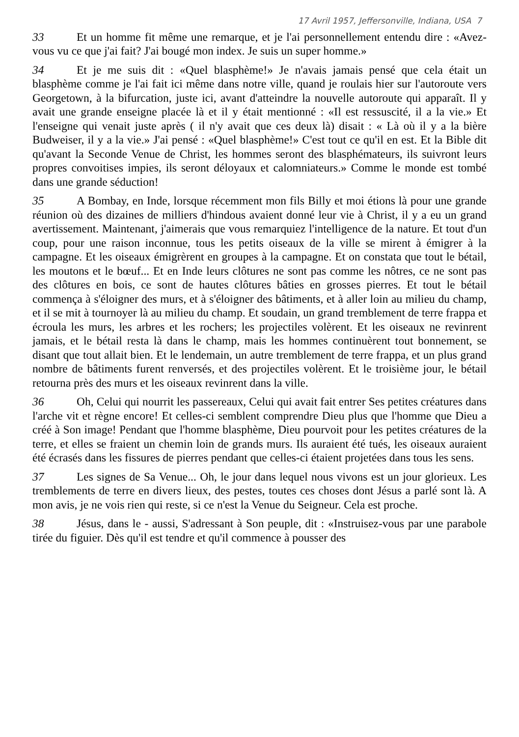17 Avril 1957, Jeffersonville, Indiana, USA 7
33 Et un homme fit même une remarque, et je l'ai personnellement entendu dire : «Avez-vous vu ce que j'ai fait? J'ai bougé mon index. Je suis un super homme.»
34 Et je me suis dit : «Quel blasphème!» Je n'avais jamais pensé que cela était un blasphème comme je l'ai fait ici même dans notre ville, quand je roulais hier sur l'autoroute vers Georgetown, à la bifurcation, juste ici, avant d'atteindre la nouvelle autoroute qui apparaît. Il y avait une grande enseigne placée là et il y était mentionné : «Il est ressuscité, il a la vie.» Et l'enseigne qui venait juste après ( il n'y avait que ces deux là) disait : « Là où il y a la bière Budweiser, il y a la vie.» J'ai pensé : «Quel blasphème!» C'est tout ce qu'il en est. Et la Bible dit qu'avant la Seconde Venue de Christ, les hommes seront des blasphémateurs, ils suivront leurs propres convoitises impies, ils seront déloyaux et calomniateurs.» Comme le monde est tombé dans une grande séduction!
35 A Bombay, en Inde, lorsque récemment mon fils Billy et moi étions là pour une grande réunion où des dizaines de milliers d'hindous avaient donné leur vie à Christ, il y a eu un grand avertissement. Maintenant, j'aimerais que vous remarquiez l'intelligence de la nature. Et tout d'un coup, pour une raison inconnue, tous les petits oiseaux de la ville se mirent à émigrer à la campagne. Et les oiseaux émigrèrent en groupes à la campagne. Et on constata que tout le bétail, les moutons et le bœuf... Et en Inde leurs clôtures ne sont pas comme les nôtres, ce ne sont pas des clôtures en bois, ce sont de hautes clôtures bâties en grosses pierres. Et tout le bétail commença à s'éloigner des murs, et à s'éloigner des bâtiments, et à aller loin au milieu du champ, et il se mit à tournoyer là au milieu du champ. Et soudain, un grand tremblement de terre frappa et écroula les murs, les arbres et les rochers; les projectiles volèrent. Et les oiseaux ne revinrent jamais, et le bétail resta là dans le champ, mais les hommes continuèrent tout bonnement, se disant que tout allait bien. Et le lendemain, un autre tremblement de terre frappa, et un plus grand nombre de bâtiments furent renversés, et des projectiles volèrent. Et le troisième jour, le bétail retourna près des murs et les oiseaux revinrent dans la ville.
36 Oh, Celui qui nourrit les passereaux, Celui qui avait fait entrer Ses petites créatures dans l'arche vit et règne encore! Et celles-ci semblent comprendre Dieu plus que l'homme que Dieu a créé à Son image! Pendant que l'homme blasphème, Dieu pourvoit pour les petites créatures de la terre, et elles se fraient un chemin loin de grands murs. Ils auraient été tués, les oiseaux auraient été écrasés dans les fissures de pierres pendant que celles-ci étaient projetées dans tous les sens.
37 Les signes de Sa Venue... Oh, le jour dans lequel nous vivons est un jour glorieux. Les tremblements de terre en divers lieux, des pestes, toutes ces choses dont Jésus a parlé sont là. A mon avis, je ne vois rien qui reste, si ce n'est la Venue du Seigneur. Cela est proche.
38 Jésus, dans le - aussi, S'adressant à Son peuple, dit : «Instruisez-vous par une parabole tirée du figuier. Dès qu'il est tendre et qu'il commence à pousser des